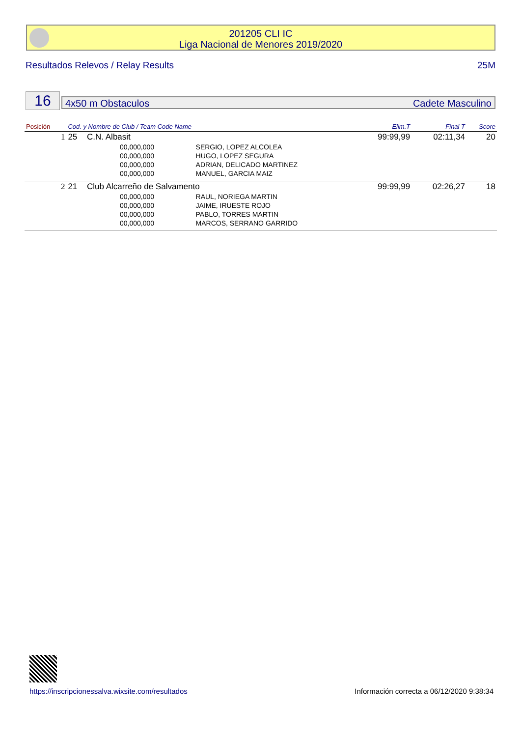201205 CLI IC
Liga Nacional de Menores 2019/2020
Resultados Relevos / Relay Results 25M
16 4x50 m Obstaculos Cadete Masculino
| Posición | Cod. y Nombre de Club / Team Code Name | | | Elim.T | Final T | Score |
| --- | --- | --- | --- | --- | --- | --- |
| 1 | 25 | C.N. Albasit | | 99:99,99 | 02:11,34 | 20 |
| | | 00,000,000 | SERGIO, LOPEZ ALCOLEA | | | |
| | | 00,000,000 | HUGO, LOPEZ SEGURA | | | |
| | | 00,000,000 | ADRIAN, DELICADO MARTINEZ | | | |
| | | 00,000,000 | MANUEL, GARCIA MAIZ | | | |
| 2 | 21 | Club Alcarreño de Salvamento | | 99:99,99 | 02:26,27 | 18 |
| | | 00,000,000 | RAUL, NORIEGA MARTIN | | | |
| | | 00,000,000 | JAIME, IRUESTE ROJO | | | |
| | | 00,000,000 | PABLO, TORRES MARTIN | | | |
| | | 00,000,000 | MARCOS, SERRANO GARRIDO | | | |
https://inscripcionessalva.wixsite.com/resultados
Información correcta a 06/12/2020 9:38:34